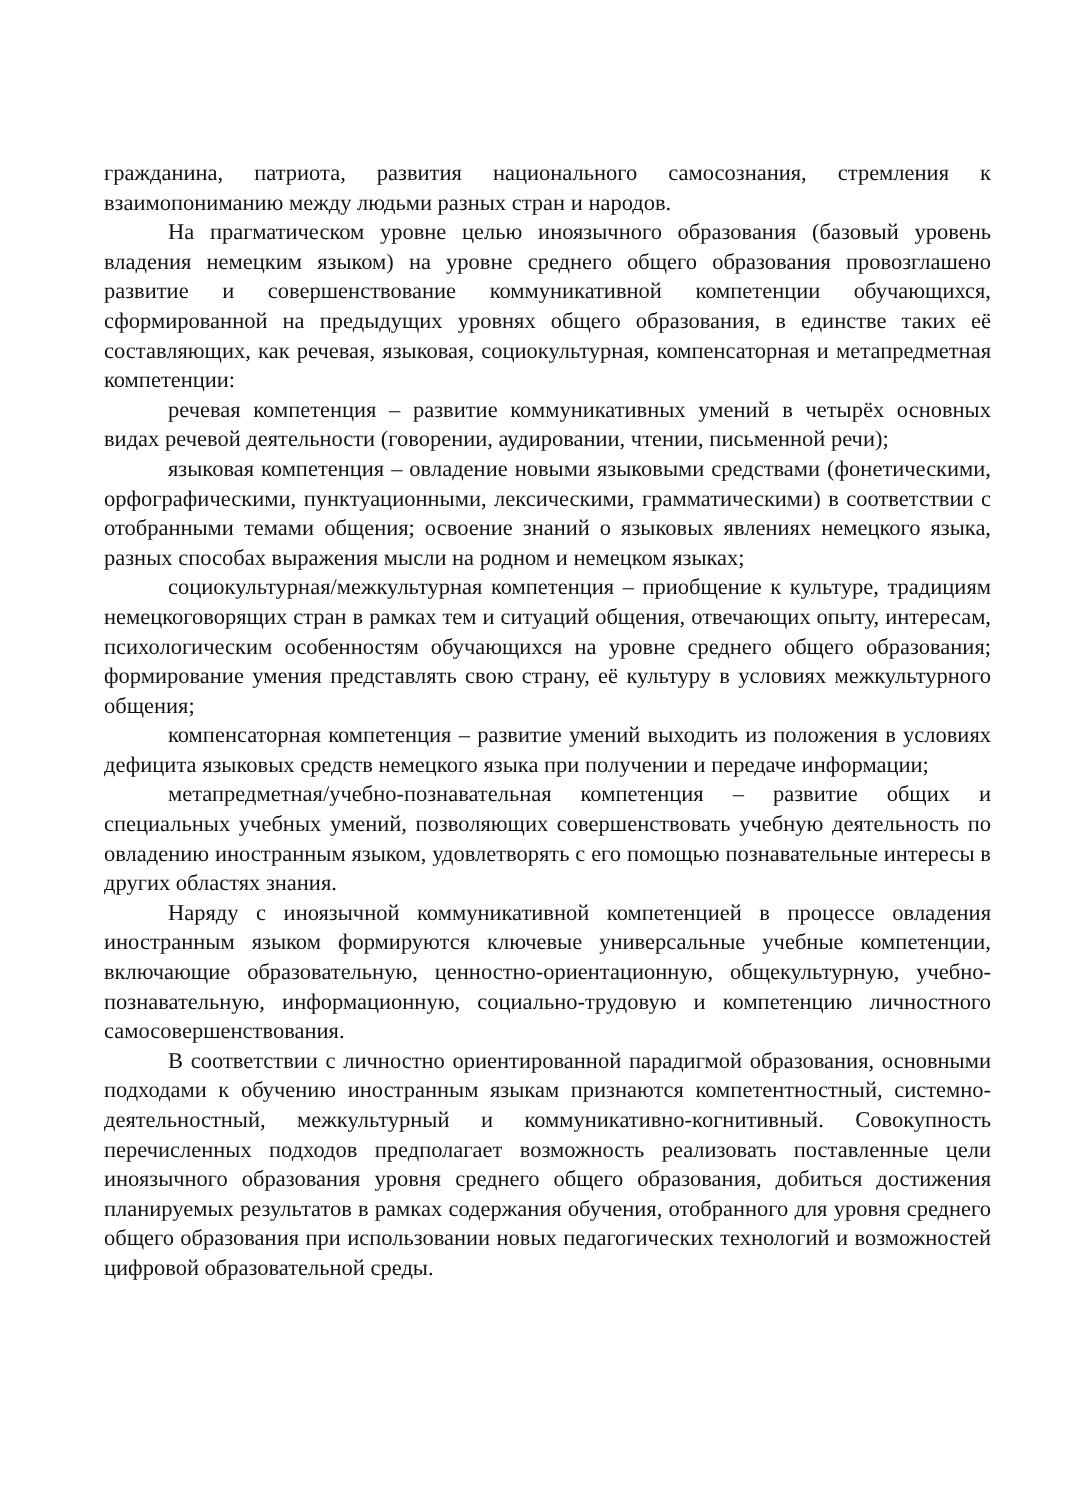гражданина, патриота, развития национального самосознания, стремления к взаимопониманию между людьми разных стран и народов.
На прагматическом уровне целью иноязычного образования (базовый уровень владения немецким языком) на уровне среднего общего образования провозглашено развитие и совершенствование коммуникативной компетенции обучающихся, сформированной на предыдущих уровнях общего образования, в единстве таких её составляющих, как речевая, языковая, социокультурная, компенсаторная и метапредметная компетенции:
речевая компетенция – развитие коммуникативных умений в четырёх основных видах речевой деятельности (говорении, аудировании, чтении, письменной речи);
языковая компетенция – овладение новыми языковыми средствами (фонетическими, орфографическими, пунктуационными, лексическими, грамматическими) в соответствии с отобранными темами общения; освоение знаний о языковых явлениях немецкого языка, разных способах выражения мысли на родном и немецком языках;
социокультурная/межкультурная компетенция – приобщение к культуре, традициям немецкоговорящих стран в рамках тем и ситуаций общения, отвечающих опыту, интересам, психологическим особенностям обучающихся на уровне среднего общего образования; формирование умения представлять свою страну, её культуру в условиях межкультурного общения;
компенсаторная компетенция – развитие умений выходить из положения в условиях дефицита языковых средств немецкого языка при получении и передаче информации;
метапредметная/учебно-познавательная компетенция – развитие общих и специальных учебных умений, позволяющих совершенствовать учебную деятельность по овладению иностранным языком, удовлетворять с его помощью познавательные интересы в других областях знания.
Наряду с иноязычной коммуникативной компетенцией в процессе овладения иностранным языком формируются ключевые универсальные учебные компетенции, включающие образовательную, ценностно-ориентационную, общекультурную, учебно-познавательную, информационную, социально-трудовую и компетенцию личностного самосовершенствования.
В соответствии с личностно ориентированной парадигмой образования, основными подходами к обучению иностранным языкам признаются компетентностный, системно-деятельностный, межкультурный и коммуникативно-когнитивный. Совокупность перечисленных подходов предполагает возможность реализовать поставленные цели иноязычного образования уровня среднего общего образования, добиться достижения планируемых результатов в рамках содержания обучения, отобранного для уровня среднего общего образования при использовании новых педагогических технологий и возможностей цифровой образовательной среды.